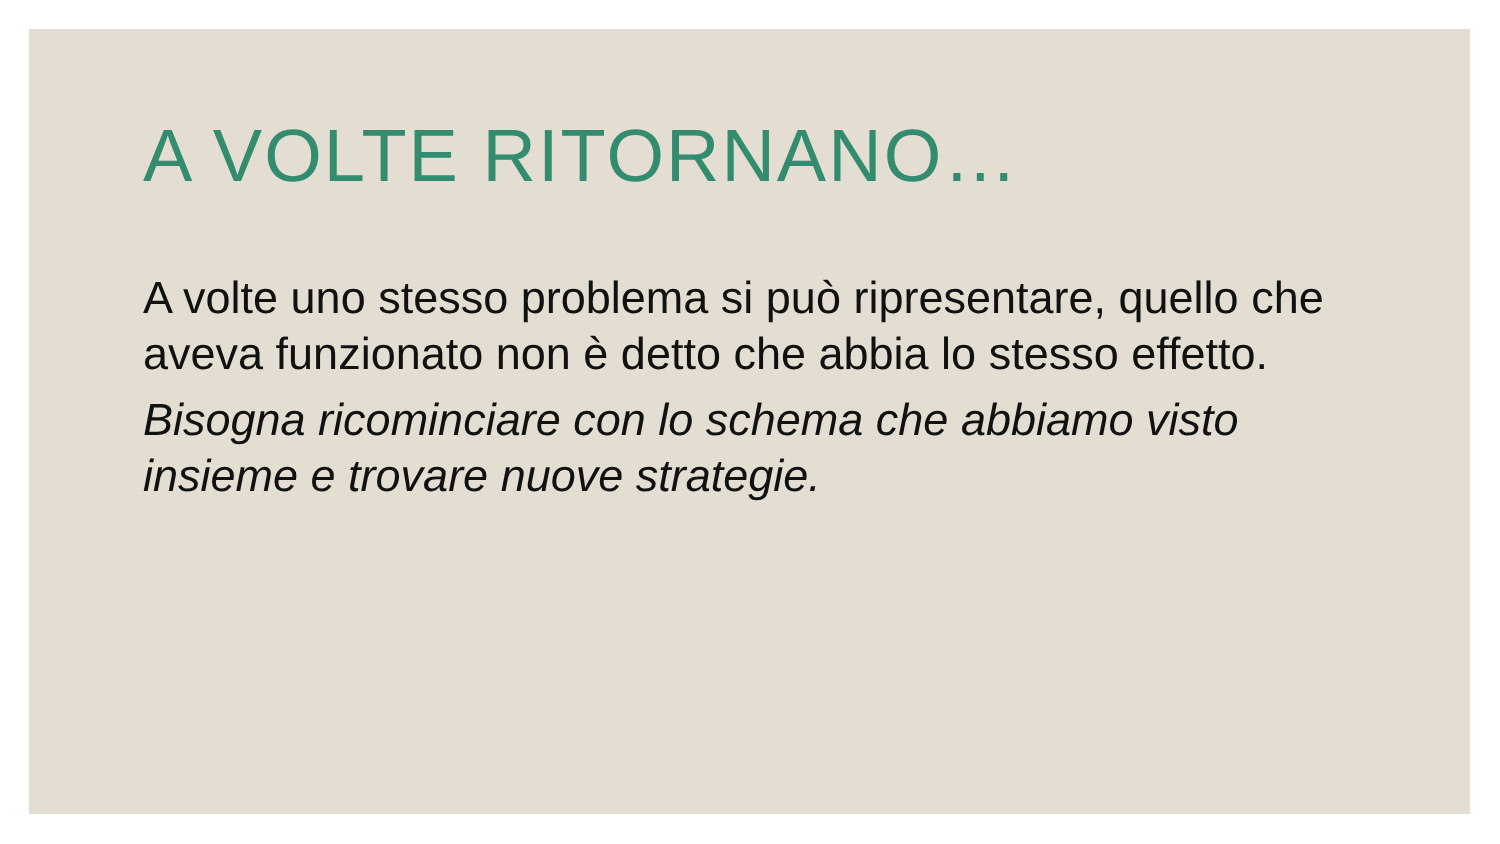A VOLTE RITORNANO…
A volte uno stesso problema si può ripresentare, quello che aveva funzionato non è detto che abbia lo stesso effetto.
Bisogna ricominciare con lo schema che abbiamo visto insieme e trovare nuove strategie.